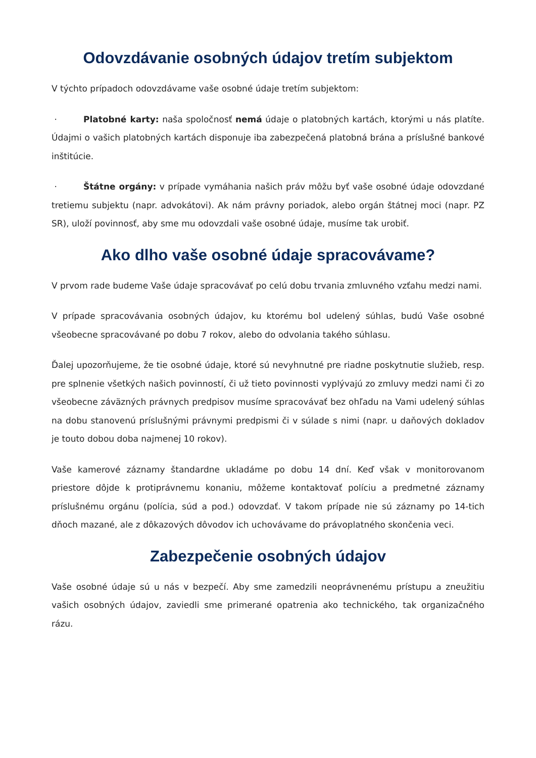Odovzdávanie osobných údajov tretím subjektom
V týchto prípadoch odovzdávame vaše osobné údaje tretím subjektom:
· Platobné karty: naša spoločnosť nemá údaje o platobných kartách, ktorými u nás platíte. Údajmi o vašich platobných kartách disponuje iba zabezpečená platobná brána a príslušné bankové inštitúcie.
· Štátne orgány: v prípade vymáhania našich práv môžu byť vaše osobné údaje odovzdané tretiemu subjektu (napr. advokátovi). Ak nám právny poriadok, alebo orgán štátnej moci (napr. PZ SR), uloží povinnosť, aby sme mu odovzdali vaše osobné údaje, musíme tak urobiť.
Ako dlho vaše osobné údaje spracovávame?
V prvom rade budeme Vaše údaje spracovávať po celú dobu trvania zmluvného vzťahu medzi nami.
V prípade spracovávania osobných údajov, ku ktorému bol udelený súhlas, budú Vaše osobné všeobecne spracovávané po dobu 7 rokov, alebo do odvolania takého súhlasu.
Ďalej upozorňujeme, že tie osobné údaje, ktoré sú nevyhnutné pre riadne poskytnutie služieb, resp. pre splnenie všetkých našich povinností, či už tieto povinnosti vyplývajú zo zmluvy medzi nami či zo všeobecne záväzných právnych predpisov musíme spracovávať bez ohľadu na Vami udelený súhlas na dobu stanovenú príslušnými právnymi predpismi či v súlade s nimi (napr. u daňových dokladov je touto dobou doba najmenej 10 rokov).
Vaše kamerové záznamy štandardne ukladáme po dobu 14 dní. Keď však v monitorovanom priestore dôjde k protiprávnemu konaniu, môžeme kontaktovať políciu a predmetné záznamy príslušnému orgánu (polícia, súd a pod.) odovzdať. V takom prípade nie sú záznamy po 14-tich dňoch mazané, ale z dôkazových dôvodov ich uchovávame do právoplatného skončenia veci.
Zabezpečenie osobných údajov
Vaše osobné údaje sú u nás v bezpečí. Aby sme zamedzili neoprávnenému prístupu a zneužitiu vašich osobných údajov, zaviedli sme primerané opatrenia ako technického, tak organizačného rázu.